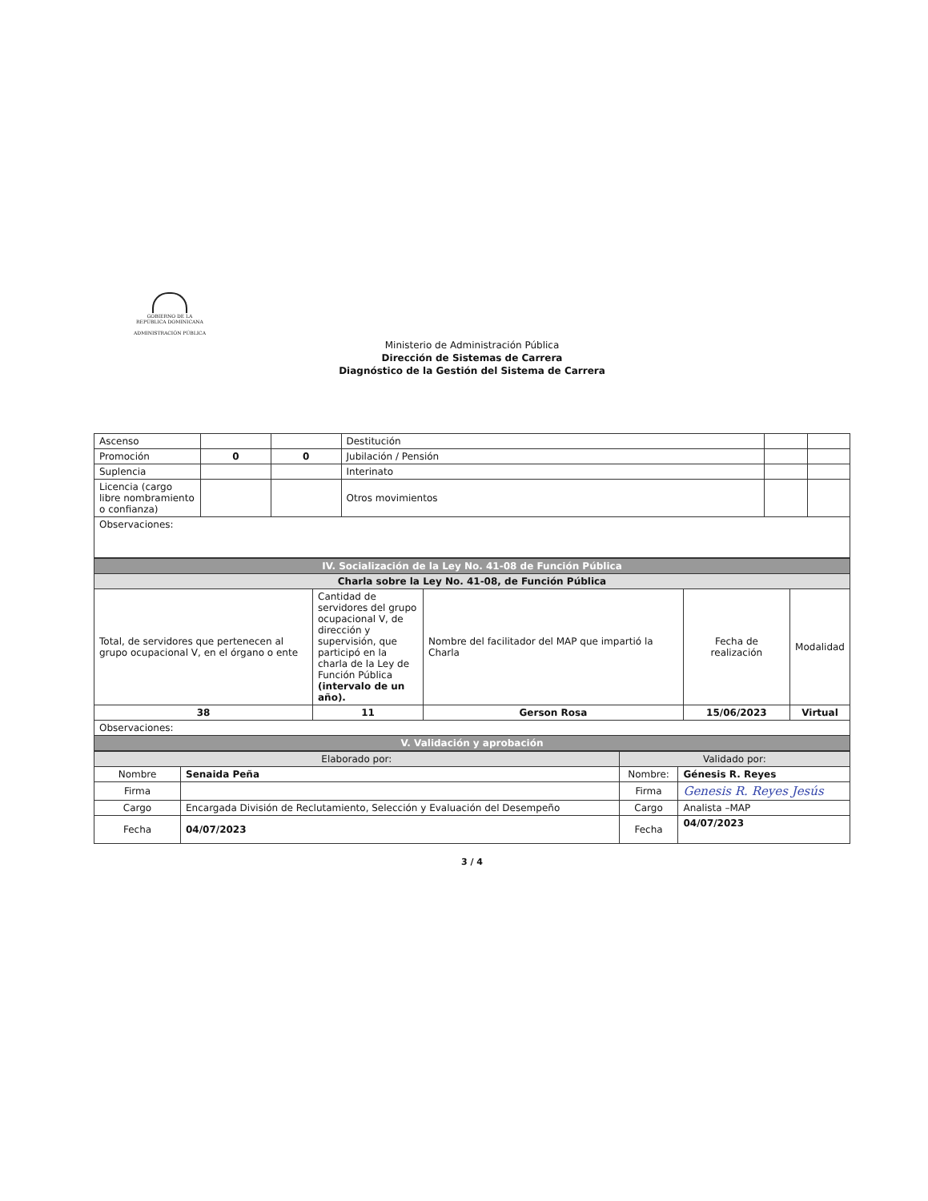GOBIERNO DE LA
REPÚBLICA DOMINICANA
ADMINISTRACIÓN PÚBLICA
Ministerio de Administración Pública
Dirección de Sistemas de Carrera
Diagnóstico de la Gestión del Sistema de Carrera
| Ascenso | | | Destitución | | |
| Promoción | 0 | 0 | Jubilación / Pensión | | |
| Suplencia | | | Interinato | | |
| Licencia (cargo libre nombramiento o confianza) | | | Otros movimientos | | |
| Observaciones: | | | | | |
| IV. Socialización de la Ley No. 41-08 de Función Pública | | | | |
| --- | --- | --- | --- | --- |
| Charla sobre la Ley No. 41-08, de Función Pública | | | | |
| Total, de servidores que pertenecen al grupo ocupacional V, en el órgano o ente | Cantidad de servidores del grupo ocupacional V, de dirección y supervisión, que participó en la charla de la Ley de Función Pública (intervalo de un año). | Nombre del facilitador del MAP que impartió la Charla | Fecha de realización | Modalidad |
| 38 | 11 | Gerson Rosa | 15/06/2023 | Virtual |
| Observaciones: | | | | |
| V. Validación y aprobación | | | | |
| Elaborado por: | | Validado por: | |
| --- | --- | --- | --- |
| Nombre | Senaida Peña | Nombre: | Génesis R. Reyes |
| Firma | | Firma | Genesis R. Reyes Jesús |
| Cargo | Encargada División de Reclutamiento, Selección y Evaluación del Desempeño | Cargo | Analista –MAP |
| Fecha | 04/07/2023 | Fecha | 04/07/2023 |
3 / 4